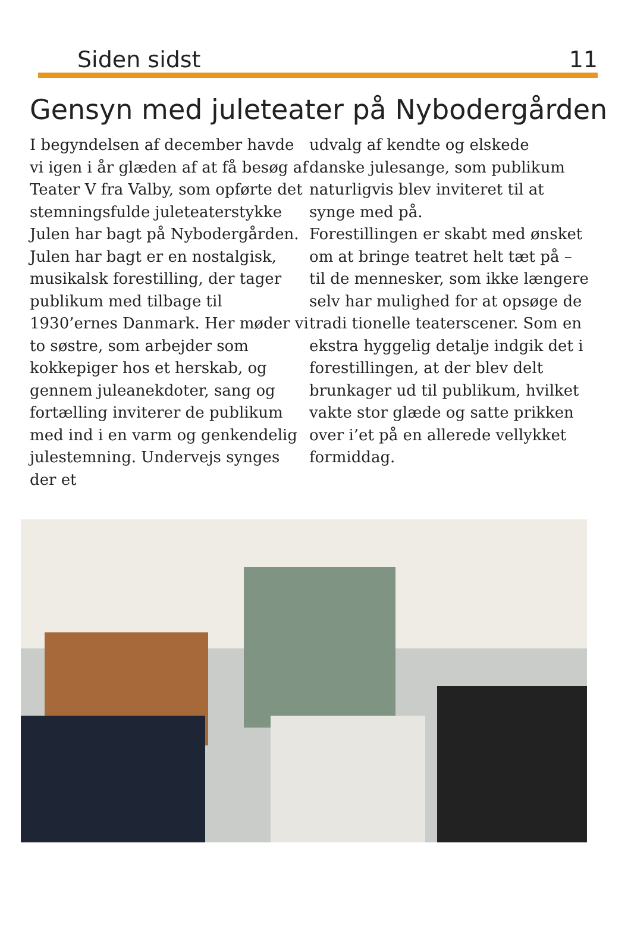Siden sidst 11
Gensyn med juleteater på Nybodergården
I begyndelsen af december havde vi igen i år glæden af at få besøg af Teater V fra Valby, som opførte det stemningsfulde juleteaterstykke Julen har bagt på Nybodergården. Julen har bagt er en nostalgisk, musikalsk forestilling, der tager publikum med tilbage til 1930’ernes Danmark. Her møder vi to søstre, som arbejder som kokkepiger hos et herskab, og gennem juleanekdoter, sang og fortælling inviterer de publikum med ind i en varm og genkendelig julestemning. Undervejs synges der et
udvalg af kendte og elskede danske julesange, som publikum naturligvis blev inviteret til at synge med på.
Forestillingen er skabt med ønsket om at bringe teatret helt tæt på – til de mennesker, som ikke længere selv har mulighed for at opsøge de tradi tionelle teaterscener. Som en ekstra hyggelig detalje indgik det i forestillingen, at der blev delt brunkager ud til publikum, hvilket vakte stor glæde og satte prikken over i’et på en allerede vellykket formiddag.